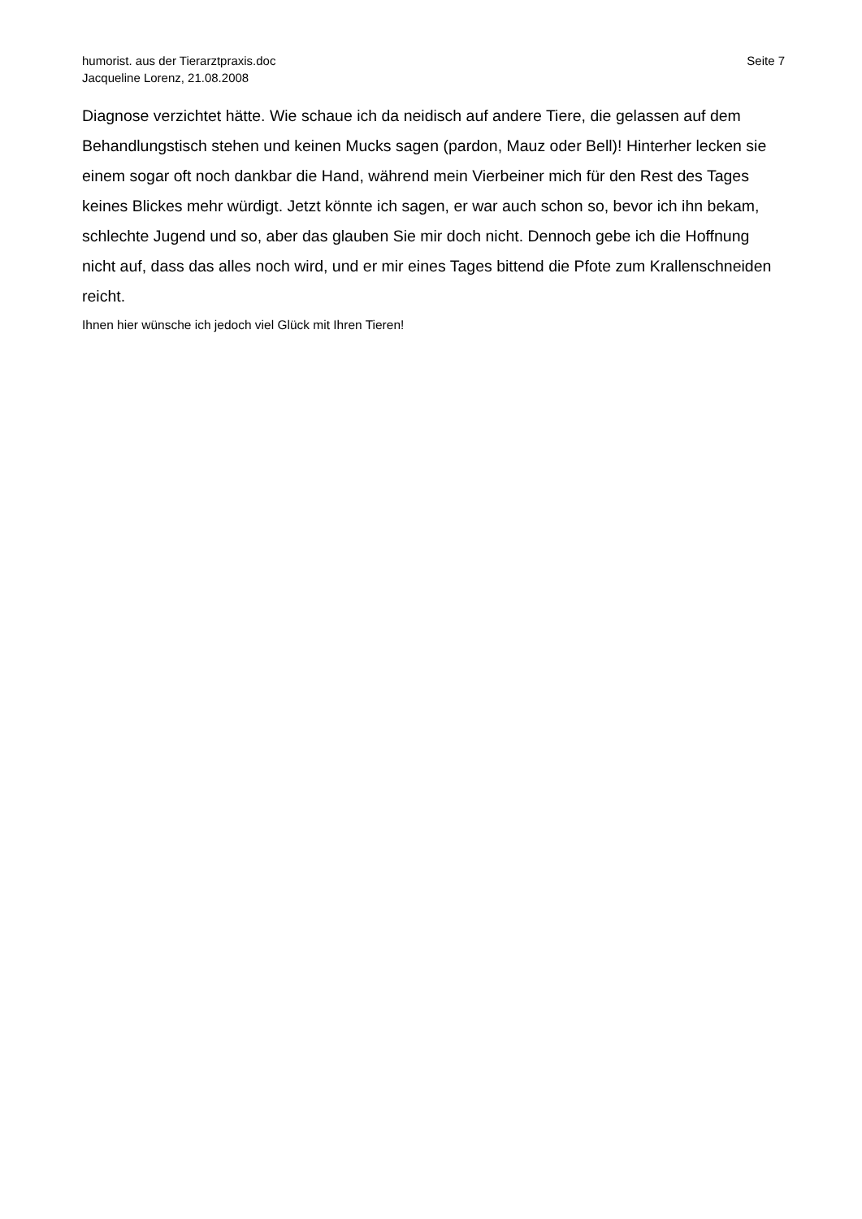humorist. aus der Tierarztpraxis.doc
Jacqueline Lorenz, 21.08.2008
Seite 7
Diagnose verzichtet hätte. Wie schaue ich da neidisch auf andere Tiere, die gelassen auf dem Behandlungstisch stehen und keinen Mucks sagen (pardon, Mauz oder Bell)! Hinterher lecken sie einem sogar oft noch dankbar die Hand, während mein Vierbeiner mich für den Rest des Tages keines Blickes mehr würdigt. Jetzt könnte ich sagen, er war auch schon so, bevor ich ihn bekam, schlechte Jugend und so, aber das glauben Sie mir doch nicht. Dennoch gebe ich die Hoffnung nicht auf, dass das alles noch wird, und er mir eines Tages bittend die Pfote zum Krallenschneiden reicht.
Ihnen hier wünsche ich jedoch viel Glück mit Ihren Tieren!